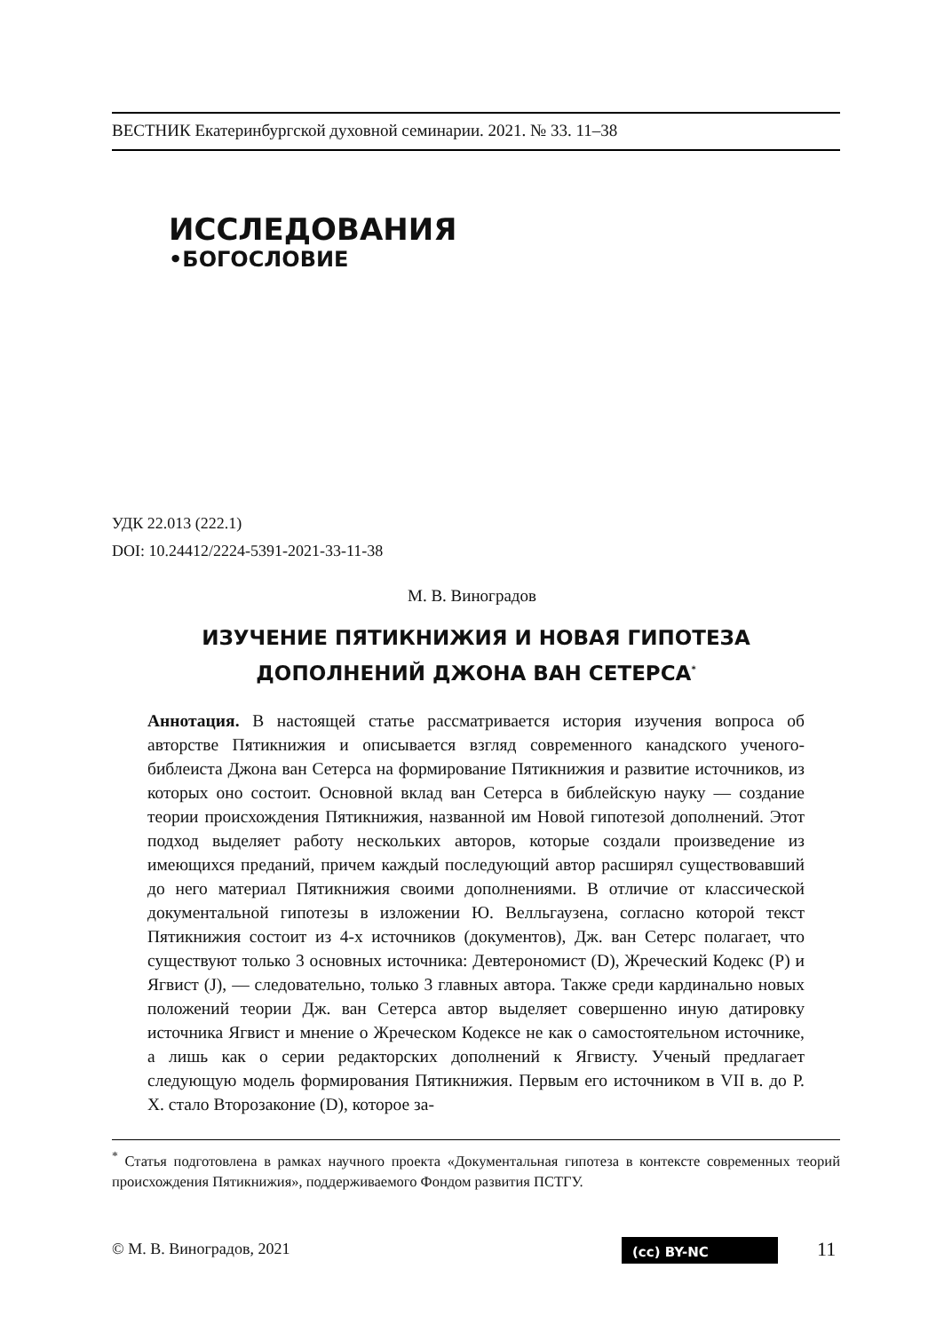ВЕСТНИК Екатеринбургской духовной семинарии. 2021. № 33. 11–38
ИССЛЕДОВАНИЯ
•БОГОСЛОВИЕ
УДК 22.013 (222.1)
DOI: 10.24412/2224-5391-2021-33-11-38
М. В. Виноградов
ИЗУЧЕНИЕ ПЯТИКНИЖИЯ И НОВАЯ ГИПОТЕЗА
ДОПОЛНЕНИЙ ДЖОНА ВАН СЕТЕРСА<sup>*</sup>
Аннотация. В настоящей статье рассматривается история изучения вопроса об авторстве Пятикнижия и описывается взгляд современного канадского ученого-библеиста Джона ван Сетерса на формирование Пятикнижия и развитие источников, из которых оно состоит. Основной вклад ван Сетерса в библейскую науку — создание теории происхождения Пятикнижия, названной им Новой гипотезой дополнений. Этот подход выделяет работу нескольких авторов, которые создали произведение из имеющихся преданий, причем каждый последующий автор расширял существовавший до него материал Пятикнижия своими дополнениями. В отличие от классической документальной гипотезы в изложении Ю. Велльгаузена, согласно которой текст Пятикнижия состоит из 4-х источников (документов), Дж. ван Сетерс полагает, что существуют только 3 основных источника: Девтерономист (D), Жреческий Кодекс (P) и Ягвист (J), — следовательно, только 3 главных автора. Также среди кардинально новых положений теории Дж. ван Сетерса автор выделяет совершенно иную датировку источника Ягвист и мнение о Жреческом Кодексе не как о самостоятельном источнике, а лишь как о серии редакторских дополнений к Ягвисту. Ученый предлагает следующую модель формирования Пятикнижия. Первым его источником в VII в. до Р. Х. стало Второзаконие (D), которое за-
<sup>*</sup> Статья подготовлена в рамках научного проекта «Документальная гипотеза в контексте современных теорий происхождения Пятикнижия», поддерживаемого Фондом развития ПСТГУ.
© М. В. Виноградов, 2021 (cc) BY-NC 11